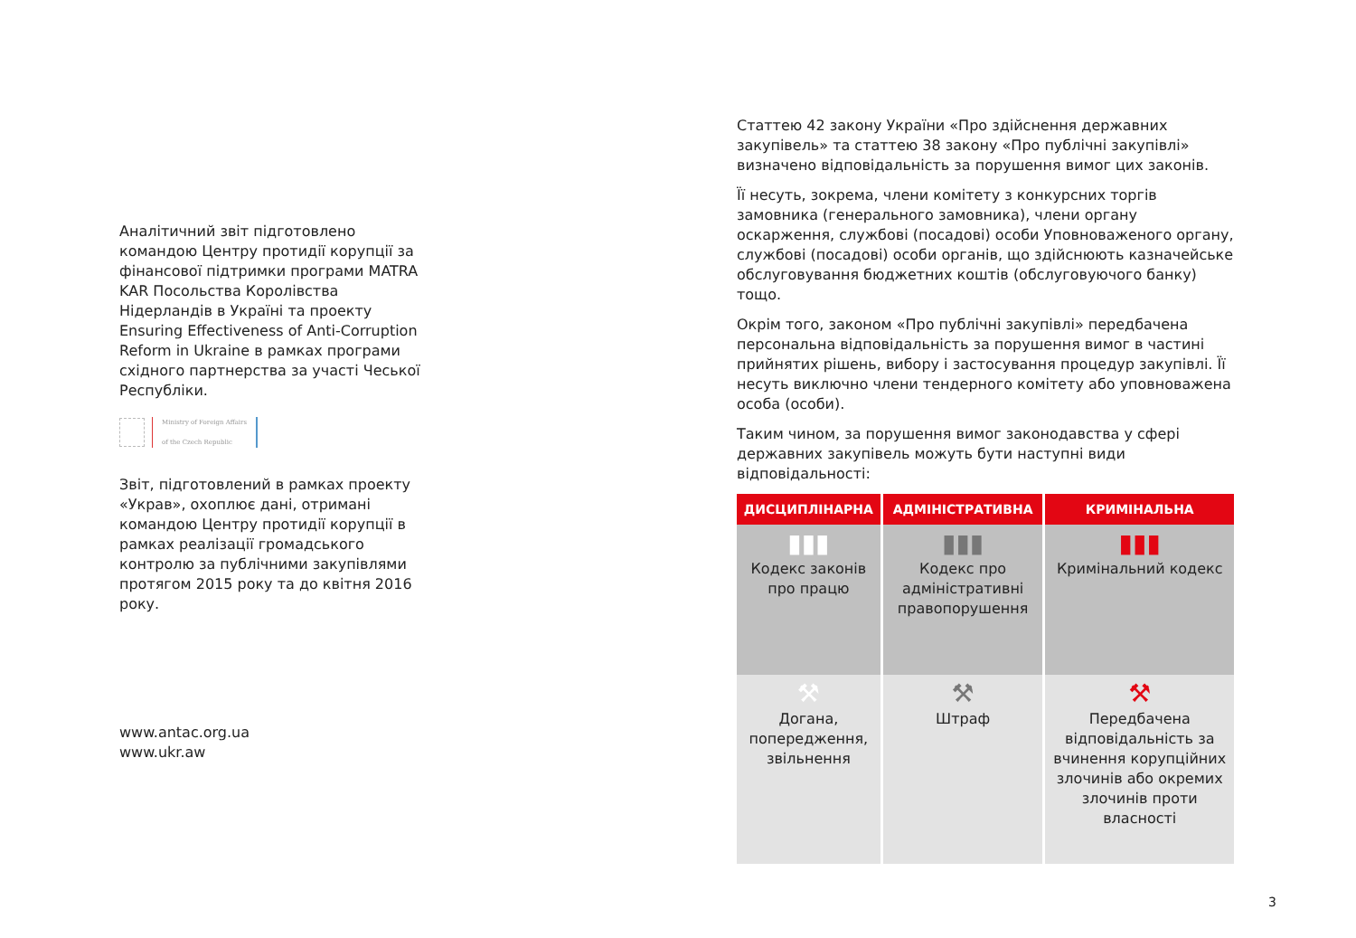Аналітичний звіт підготовлено командою Центру протидії корупції за фінансової підтримки програми MATRA KAR Посольства Королівства Нідерландів в Україні та проекту Ensuring Effectiveness of Anti-Corruption Reform in Ukraine в рамках програми східного партнерства за участі Чеської Республіки.
Ministry of Foreign Affairs
of the Czech Republic
Звіт, підготовлений в рамках проекту «Украв», охоплює дані, отримані командою Центру протидії корупції в рамках реалізації громадського контролю за публічними закупівлями протягом 2015 року та до квітня 2016 року.
www.antac.org.ua
www.ukr.aw
Статтею 42 закону України «Про здійснення державних закупівель» та статтею 38 закону «Про публічні закупівлі» визначено відповідальність за порушення вимог цих законів.
Її несуть, зокрема, члени комітету з конкурсних торгів замовника (генерального замовника), члени органу оскарження, службові (посадові) особи Уповноваженого органу, службові (посадові) особи органів, що здійснюють казначейське обслуговування бюджетних коштів (обслуговуючого банку) тощо.
Окрім того, законом «Про публічні закупівлі» передбачена персональна відповідальність за порушення вимог в частині прийнятих рішень, вибору і застосування процедур закупівлі. Її несуть виключно члени тендерного комітету або уповноважена особа (особи).
Таким чином, за порушення вимог законодавства у сфері державних закупівель можуть бути наступні види відповідальності:
| ДИСЦИПЛІНАРНА | АДМІНІСТРАТИВНА | КРИМІНАЛЬНА |
| --- | --- | --- |
| ▮▮▮ Кодекс законів про працю | ▮▮▮ Кодекс про адміністративні правопорушення | ▮▮▮ Кримінальний кодекс |
| ⚒ Догана, попередження, звільнення | ⚒ Штраф | ⚒ Передбачена відповідальність за вчинення корупційних злочинів або окремих злочинів проти власності |
3